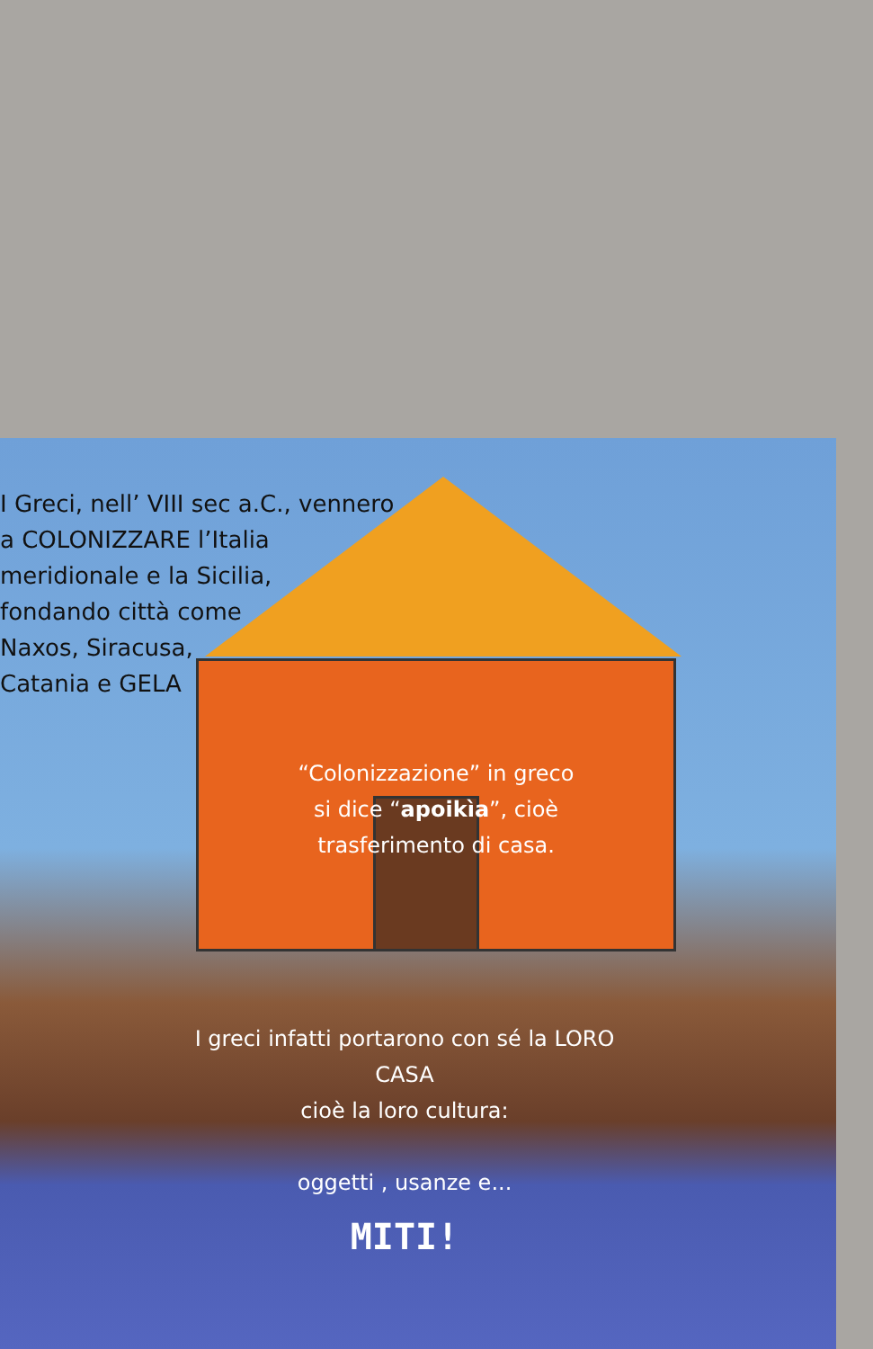I Greci, nell’ VIII sec a.C., vennero
a COLONIZZARE l’Italia
meridionale e la Sicilia,
fondando città come
Naxos, Siracusa,
Catania e GELA
“Colonizzazione” in greco
si dice “apoikìa”, cioè
trasferimento di casa.
I greci infatti portarono con sé la LORO
CASA
cioè la loro cultura:
oggetti , usanze e...
MITI!